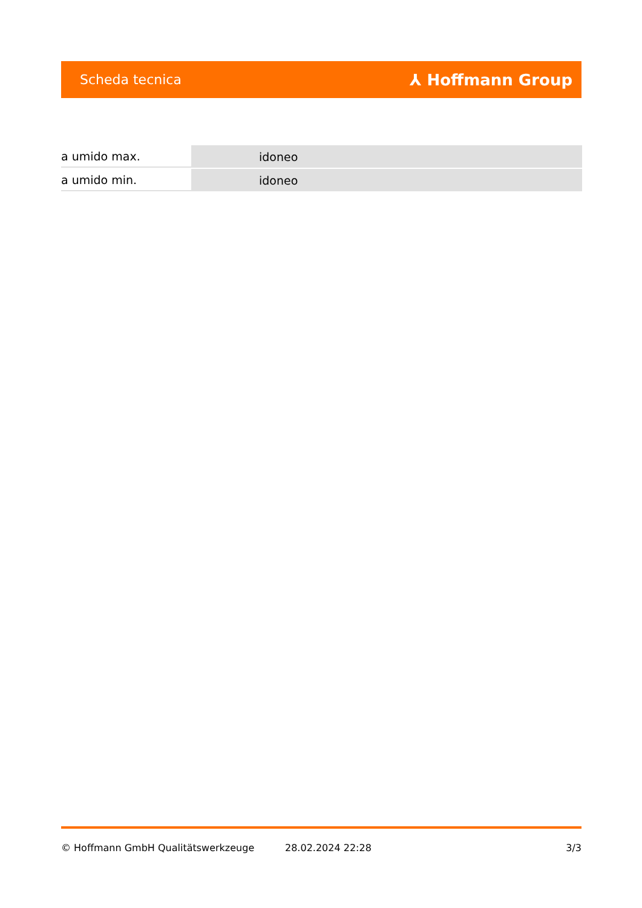Scheda tecnica ⅄ Hoffmann Group
| a umido max. | idoneo |
| a umido min. | idoneo |
© Hoffmann GmbH Qualitätswerkzeuge 28.02.2024 22:28 3/3